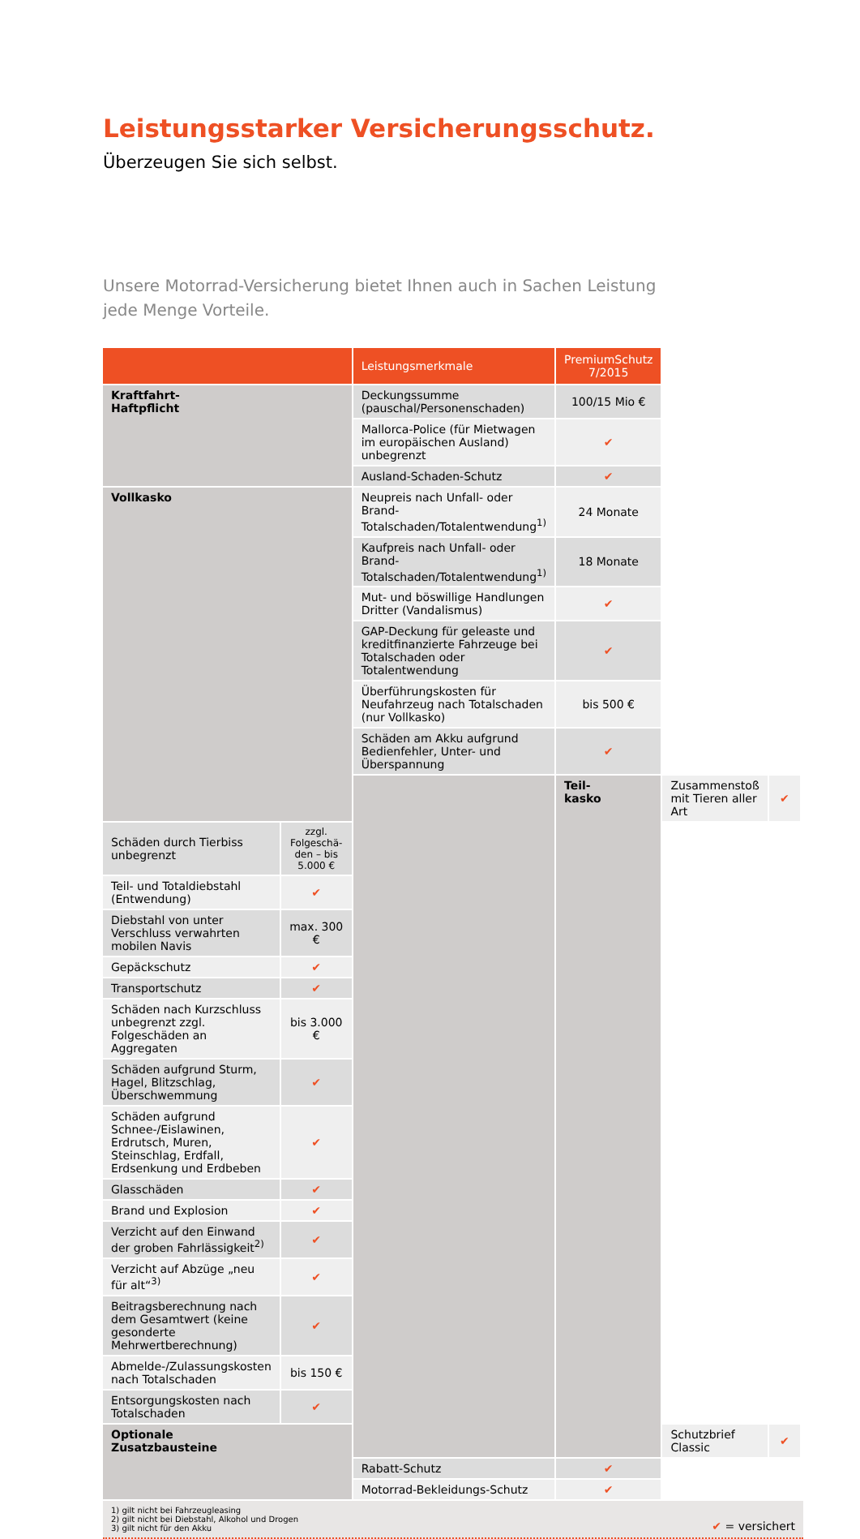Leistungsstarker Versicherungsschutz.
Überzeugen Sie sich selbst.
Unsere Motorrad-Versicherung bietet Ihnen auch in Sachen Leistung
jede Menge Vorteile.
| | | Leistungsmerkmale | PremiumSchutz 7/2015 | | |
| --- | --- | --- | --- | --- | --- |
| Kraftfahrt- Haftpflicht | | Deckungssumme (pauschal/Personenschaden) | 100/15 Mio € | | |
| | | Mallorca-Police (für Mietwagen im europäischen Ausland) unbegrenzt | ✔ | | |
| | | Ausland-Schaden-Schutz | ✔ | | |
| Vollkasko | | Neupreis nach Unfall- oder Brand-Totalschaden/Totalentwendung<sup>1)</sup> | 24 Monate | | |
| | | Kaufpreis nach Unfall- oder Brand-Totalschaden/Totalentwendung<sup>1)</sup> | 18 Monate | | |
| | | Mut- und böswillige Handlungen Dritter (Vandalismus) | ✔ | | |
| | | GAP-Deckung für geleaste und kreditfinanzierte Fahrzeuge bei Totalschaden oder Totalentwendung | ✔ | | |
| | | Überführungskosten für Neufahrzeug nach Totalschaden (nur Vollkasko) | bis 500 € | | |
| | | Schäden am Akku aufgrund Bedienfehler, Unter- und Überspannung | ✔ | | |
| | | | Teil- kasko | Zusammenstoß mit Tieren aller Art | ✔ |
| Schäden durch Tierbiss unbegrenzt | zzgl. Folgeschä- den – bis 5.000 € | | | | |
| Teil- und Totaldiebstahl (Entwendung) | ✔ | | | | |
| Diebstahl von unter Verschluss verwahrten mobilen Navis | max. 300 € | | | | |
| Gepäckschutz | ✔ | | | | |
| Transportschutz | ✔ | | | | |
| Schäden nach Kurzschluss unbegrenzt zzgl. Folgeschäden an Aggregaten | bis 3.000 € | | | | |
| Schäden aufgrund Sturm, Hagel, Blitzschlag, Überschwemmung | ✔ | | | | |
| Schäden aufgrund Schnee-/Eislawinen, Erdrutsch, Muren, Steinschlag, Erdfall, Erdsenkung und Erdbeben | ✔ | | | | |
| Glasschäden | ✔ | | | | |
| Brand und Explosion | ✔ | | | | |
| Verzicht auf den Einwand der groben Fahrlässigkeit<sup>2)</sup> | ✔ | | | | |
| Verzicht auf Abzüge „neu für alt“<sup>3)</sup> | ✔ | | | | |
| Beitragsberechnung nach dem Gesamtwert (keine gesonderte Mehrwertberechnung) | ✔ | | | | |
| Abmelde-/Zulassungskosten nach Totalschaden | bis 150 € | | | | |
| Entsorgungskosten nach Totalschaden | ✔ | | | | |
| Optionale Zusatzbausteine | | | | Schutzbrief Classic | ✔ |
| | | Rabatt-Schutz | ✔ | | |
| | | Motorrad-Bekleidungs-Schutz | ✔ | | |
1) gilt nicht bei Fahrzeugleasing
2) gilt nicht bei Diebstahl, Alkohol und Drogen
3) gilt nicht für den Akku
✔ = versichert